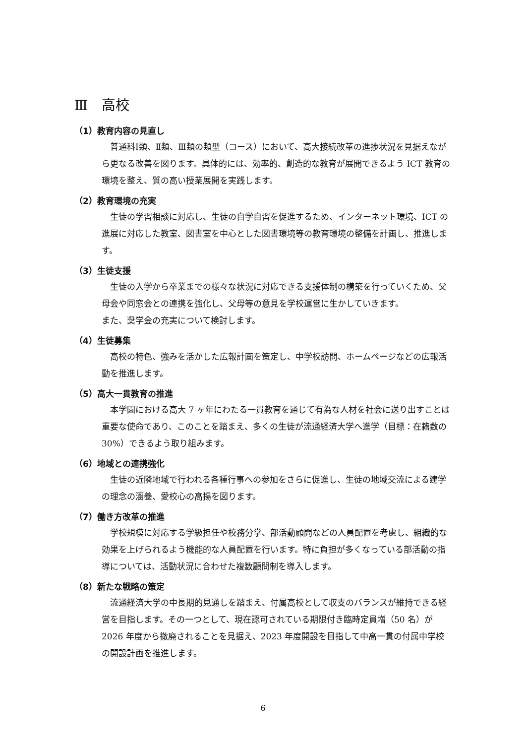Ⅲ　高校
（1）教育内容の見直し
普通科Ⅰ類、Ⅱ類、Ⅲ類の類型（コース）において、高大接続改革の進捗状況を見据えながら更なる改善を図ります。具体的には、効率的、創造的な教育が展開できるよう ICT 教育の環境を整え、質の高い授業展開を実践します。
（2）教育環境の充実
生徒の学習相談に対応し、生徒の自学自習を促進するため、インターネット環境、ICT の進展に対応した教室、図書室を中心とした図書環境等の教育環境の整備を計画し、推進します。
（3）生徒支援
生徒の入学から卒業までの様々な状況に対応できる支援体制の構築を行っていくため、父母会や同窓会との連携を強化し、父母等の意見を学校運営に生かしていきます。
また、奨学金の充実について検討します。
（4）生徒募集
高校の特色、強みを活かした広報計画を策定し、中学校訪問、ホームページなどの広報活動を推進します。
（5）高大一貫教育の推進
本学園における高大 7 ヶ年にわたる一貫教育を通じて有為な人材を社会に送り出すことは重要な使命であり、このことを踏まえ、多くの生徒が流通経済大学へ進学（目標：在籍数の 30%）できるよう取り組みます。
（6）地域との連携強化
生徒の近隣地域で行われる各種行事への参加をさらに促進し、生徒の地域交流による建学の理念の涵養、愛校心の高揚を図ります。
（7）働き方改革の推進
学校規模に対応する学級担任や校務分掌、部活動顧問などの人員配置を考慮し、組織的な効果を上げられるよう機能的な人員配置を行います。特に負担が多くなっている部活動の指導については、活動状況に合わせた複数顧問制を導入します。
（8）新たな戦略の策定
流通経済大学の中長期的見通しを踏まえ、付属高校として収支のバランスが維持できる経営を目指します。その一つとして、現在認可されている期限付き臨時定員増（50 名）が 2026 年度から撤廃されることを見据え、2023 年度開設を目指して中高一貫の付属中学校の開設計画を推進します。
6